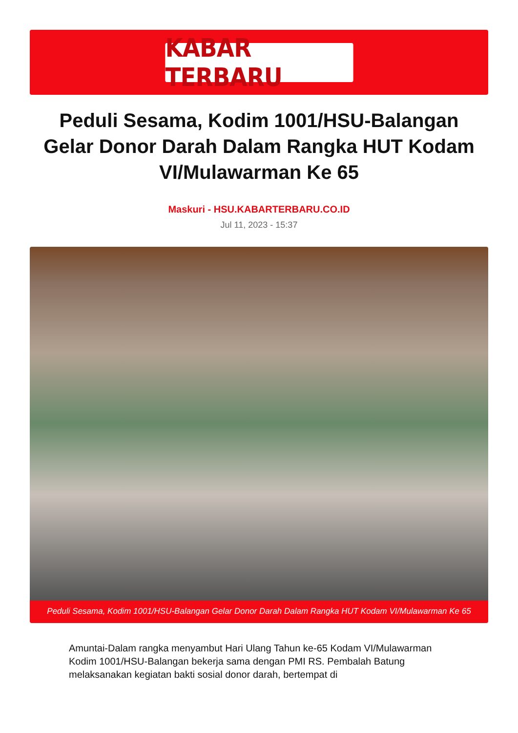KABAR TERBARU
Peduli Sesama, Kodim 1001/HSU-Balangan Gelar Donor Darah Dalam Rangka HUT Kodam VI/Mulawarman Ke 65
Maskuri - HSU.KABARTERBARU.CO.ID
Jul 11, 2023 - 15:37
Peduli Sesama, Kodim 1001/HSU-Balangan Gelar Donor Darah Dalam Rangka HUT Kodam VI/Mulawarman Ke 65
Amuntai-Dalam rangka menyambut Hari Ulang Tahun ke-65 Kodam VI/Mulawarman Kodim 1001/HSU-Balangan bekerja sama dengan PMI RS. Pembalah Batung melaksanakan kegiatan bakti sosial donor darah, bertempat di